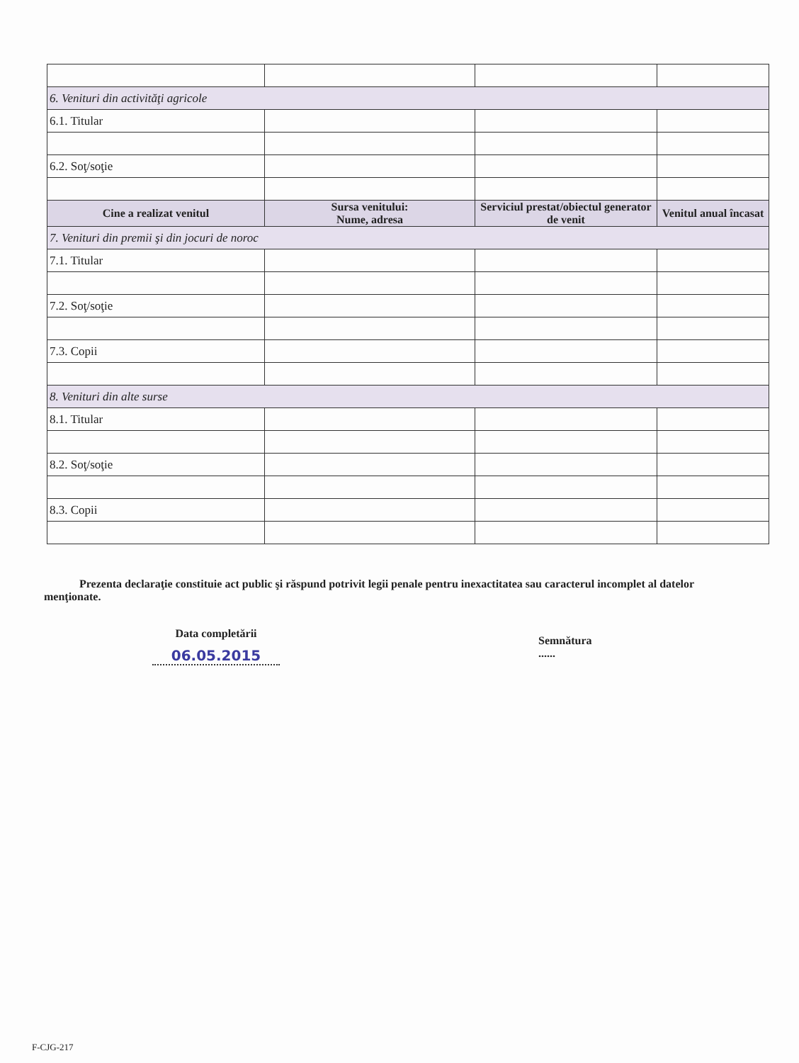| 6. Venituri din activităţi agricole | | | |
| 6.1. Titular | | | |
| 6.2. Soţ/soţie | | | |
| Cine a realizat venitul | Sursa venitului: Nume, adresa | Serviciul prestat/obiectul generator de venit | Venitul anual încasat |
| 7. Venituri din premii şi din jocuri de noroc | | | |
| 7.1. Titular | | | |
| 7.2. Soţ/soţie | | | |
| 7.3. Copii | | | |
| 8. Venituri din alte surse | | | |
| 8.1. Titular | | | |
| 8.2. Soţ/soţie | | | |
| 8.3. Copii | | | |
Prezenta declaraţie constituie act public şi răspund potrivit legii penale pentru inexactitatea sau caracterul incomplet al datelor menţionate.
Data completării
06.05.2015
Semnătura
......
F-CJG-217